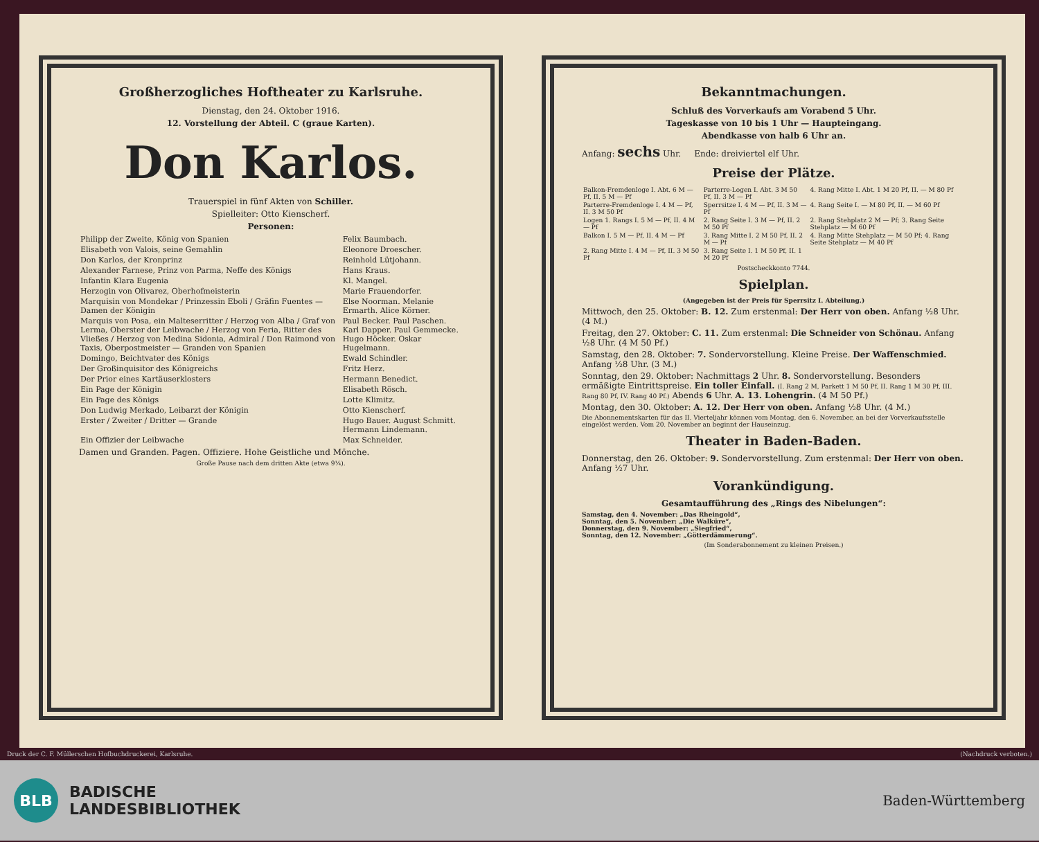Großherzogliches Hoftheater zu Karlsruhe.
Dienstag, den 24. Oktober 1916.
12. Vorstellung der Abteil. C (graue Karten).
Don Karlos.
Trauerspiel in fünf Akten von Schiller.
Spielleiter: Otto Kienscherf.
Personen:
| Philipp der Zweite, König von Spanien | Felix Baumbach. |
| Elisabeth von Valois, seine Gemahlin | Eleonore Droescher. |
| Don Karlos, der Kronprinz | Reinhold Lütjohann. |
| Alexander Farnese, Prinz von Parma, Neffe des Königs | Hans Kraus. |
| Infantin Klara Eugenia | Kl. Mangel. |
| Herzogin von Olivarez, Oberhofmeisterin | Marie Frauendorfer. |
| Marquisin von Mondekar / Prinzessin Eboli / Gräfin Fuentes — Damen der Königin | Else Noorman. Melanie Ermarth. Alice Körner. |
| Marquis von Posa, ein Malteserritter / Herzog von Alba / Graf von Lerma, Oberster der Leibwache / Herzog von Feria, Ritter des Vließes / Herzog von Medina Sidonia, Admiral / Don Raimond von Taxis, Oberpostmeister — Granden von Spanien | Paul Becker. Paul Paschen. Karl Dapper. Paul Gemmecke. Hugo Höcker. Oskar Hugelmann. |
| Domingo, Beichtvater des Königs | Ewald Schindler. |
| Der Großinquisitor des Königreichs | Fritz Herz. |
| Der Prior eines Kartäuserklosters | Hermann Benedict. |
| Ein Page der Königin | Elisabeth Rösch. |
| Ein Page des Königs | Lotte Klimitz. |
| Don Ludwig Merkado, Leibarzt der Königin | Otto Kienscherf. |
| Erster / Zweiter / Dritter — Grande | Hugo Bauer. August Schmitt. Hermann Lindemann. |
| Ein Offizier der Leibwache | Max Schneider. |
Damen und Granden. Pagen. Offiziere. Hohe Geistliche und Mönche.
Große Pause nach dem dritten Akte (etwa 9¼).
Bekanntmachungen.
Schluß des Vorverkaufs am Vorabend 5 Uhr.
Tageskasse von 10 bis 1 Uhr — Haupteingang.
Abendkasse von halb 6 Uhr an.
Anfang: sechs Uhr. Ende: dreiviertel elf Uhr.
Preise der Plätze.
| Balkon-Fremdenloge I. Abt. 6 M — Pf, II. 5 M — Pf | Parterre-Logen I. Abt. 3 M 50 Pf, II. 3 M — Pf | 4. Rang Mitte I. Abt. 1 M 20 Pf, II. — M 80 Pf |
| Parterre-Fremdenloge I. 4 M — Pf, II. 3 M 50 Pf | Sperrsitze I. 4 M — Pf, II. 3 M — Pf | 4. Rang Seite I. — M 80 Pf, II. — M 60 Pf |
| Logen 1. Rangs I. 5 M — Pf, II. 4 M — Pf | 2. Rang Seite I. 3 M — Pf, II. 2 M 50 Pf | 2. Rang Stehplatz 2 M — Pf; 3. Rang Seite Stehplatz — M 60 Pf |
| Balkon I. 5 M — Pf, II. 4 M — Pf | 3. Rang Mitte I. 2 M 50 Pf, II. 2 M — Pf | 4. Rang Mitte Stehplatz — M 50 Pf; 4. Rang Seite Stehplatz — M 40 Pf |
| 2. Rang Mitte I. 4 M — Pf, II. 3 M 50 Pf | 3. Rang Seite I. 1 M 50 Pf, II. 1 M 20 Pf | |
Postscheckkonto 7744.
Spielplan.
(Angegeben ist der Preis für Sperrsitz I. Abteilung.)
Mittwoch, den 25. Oktober: B. 12. Zum erstenmal: Der Herr von oben. Anfang ½8 Uhr. (4 M.)
Freitag, den 27. Oktober: C. 11. Zum erstenmal: Die Schneider von Schönau. Anfang ½8 Uhr. (4 M 50 Pf.)
Samstag, den 28. Oktober: 7. Sondervorstellung. Kleine Preise. Der Waffenschmied. Anfang ½8 Uhr. (3 M.)
Sonntag, den 29. Oktober: Nachmittags 2 Uhr. 8. Sondervorstellung. Besonders ermäßigte Eintrittspreise. Ein toller Einfall. (I. Rang 2 M, Parkett 1 M 50 Pf, II. Rang 1 M 30 Pf, III. Rang 80 Pf, IV. Rang 40 Pf.) Abends 6 Uhr. A. 13. Lohengrin. (4 M 50 Pf.)
Montag, den 30. Oktober: A. 12. Der Herr von oben. Anfang ½8 Uhr. (4 M.)
Die Abonnementskarten für das II. Vierteljahr können vom Montag, den 6. November, an bei der Vorverkaufsstelle eingelöst werden. Vom 20. November an beginnt der Hauseinzug.
Theater in Baden-Baden.
Donnerstag, den 26. Oktober: 9. Sondervorstellung. Zum erstenmal: Der Herr von oben. Anfang ½7 Uhr.
Vorankündigung.
Gesamtaufführung des „Rings des Nibelungen“:
Samstag, den 4. November: „Das Rheingold“,
Sonntag, den 5. November: „Die Walküre“,
Donnerstag, den 9. November: „Siegfried“,
Sonntag, den 12. November: „Götterdämmerung“.
(Im Sonderabonnement zu kleinen Preisen.)
Druck der C. F. Müllerschen Hofbuchdruckerei, Karlsruhe. (Nachdruck verboten.)
BLB
BADISCHE
LANDESBIBLIOTHEK
Baden-Württemberg